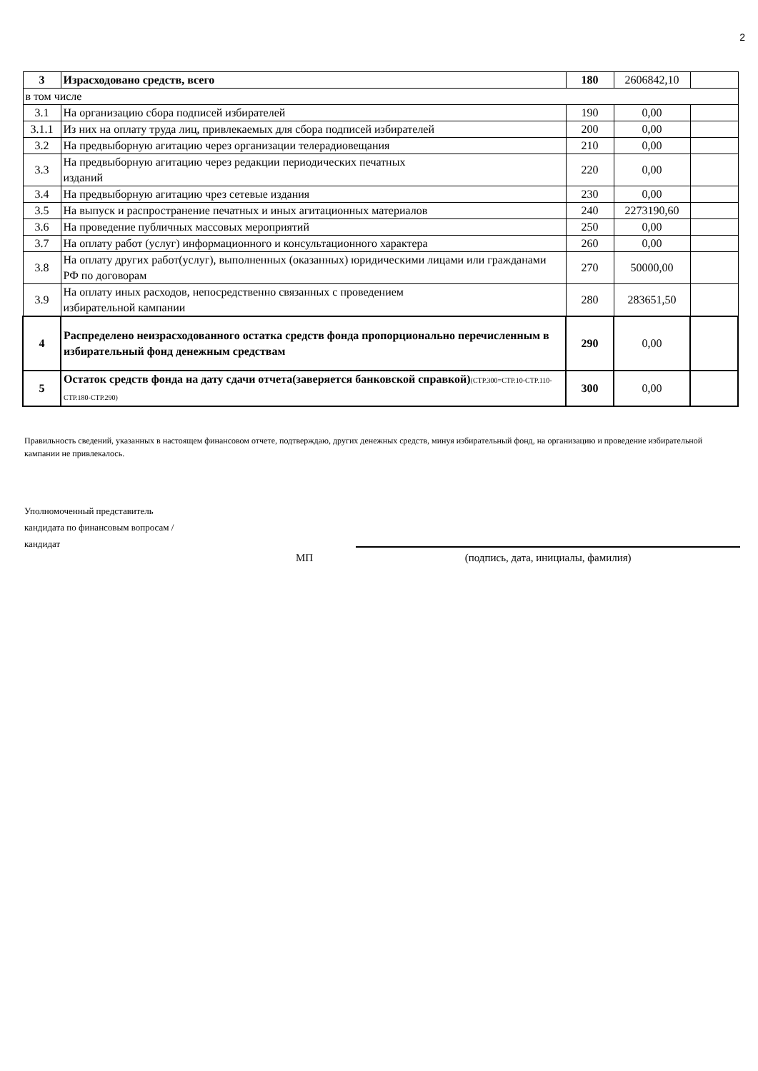2
| 3 | Израсходовано средств, всего | 180 | 2606842,10 | |
| в том числе | | | | |
| 3.1 | На организацию сбора подписей избирателей | 190 | 0,00 | |
| 3.1.1 | Из них на оплату труда лиц, привлекаемых для сбора подписей избирателей | 200 | 0,00 | |
| 3.2 | На предвыборную агитацию через организации телерадиовещания | 210 | 0,00 | |
| 3.3 | На предвыборную агитацию через редакции периодических печатных изданий | 220 | 0,00 | |
| 3.4 | На предвыборную агитацию чрез сетевые издания | 230 | 0,00 | |
| 3.5 | На выпуск и распространение печатных и иных агитационных материалов | 240 | 2273190,60 | |
| 3.6 | На проведение публичных массовых мероприятий | 250 | 0,00 | |
| 3.7 | На оплату работ (услуг) информационного и консультационного характера | 260 | 0,00 | |
| 3.8 | На оплату других работ(услуг), выполненных (оказанных) юридическими лицами или гражданами РФ по договорам | 270 | 50000,00 | |
| 3.9 | На оплату иных расходов, непосредственно связанных с проведением избирательной кампании | 280 | 283651,50 | |
| 4 | Распределено неизрасходованного остатка средств фонда пропорционально перечисленным в избирательный фонд денежным средствам | 290 | 0,00 | |
| 5 | Остаток средств фонда на дату сдачи отчета(заверяется банковской справкой) (СТР.300=СТР.10-СТР.110-СТР.180-СТР.290) | 300 | 0,00 | |
Правильность сведений, указанных в настоящем финансовом отчете, подтверждаю, других денежных средств, минуя избирательный фонд, на организацию и проведение избирательной кампании не привлекалось.
Уполномоченный представитель
кандидата по финансовым вопросам /
кандидат
МП (подпись, дата, инициалы, фамилия)